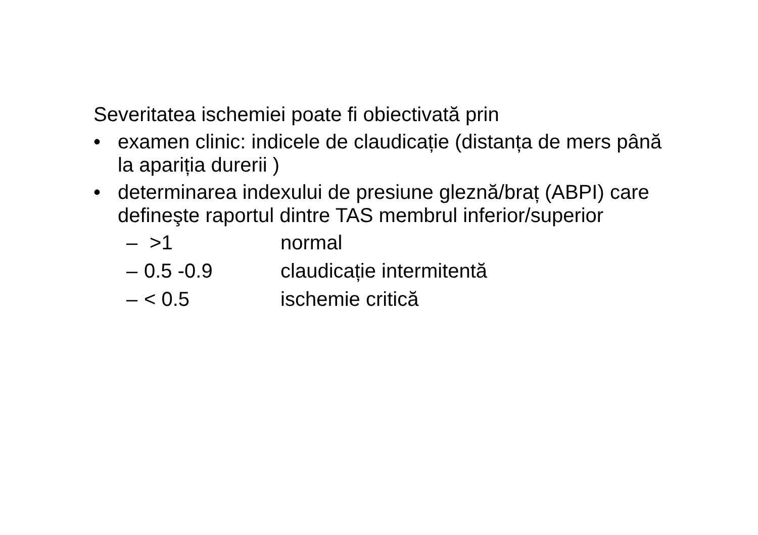Severitatea ischemiei poate fi obiectivată prin
• examen clinic: indicele de claudicație (distanța de mers până la apariția durerii )
• determinarea indexului de presiune gleznă/braț (ABPI) care defineşte raportul dintre TAS membrul inferior/superior
– >1 normal
– 0.5 -0.9 claudicație intermitentă
– < 0.5 ischemie critică